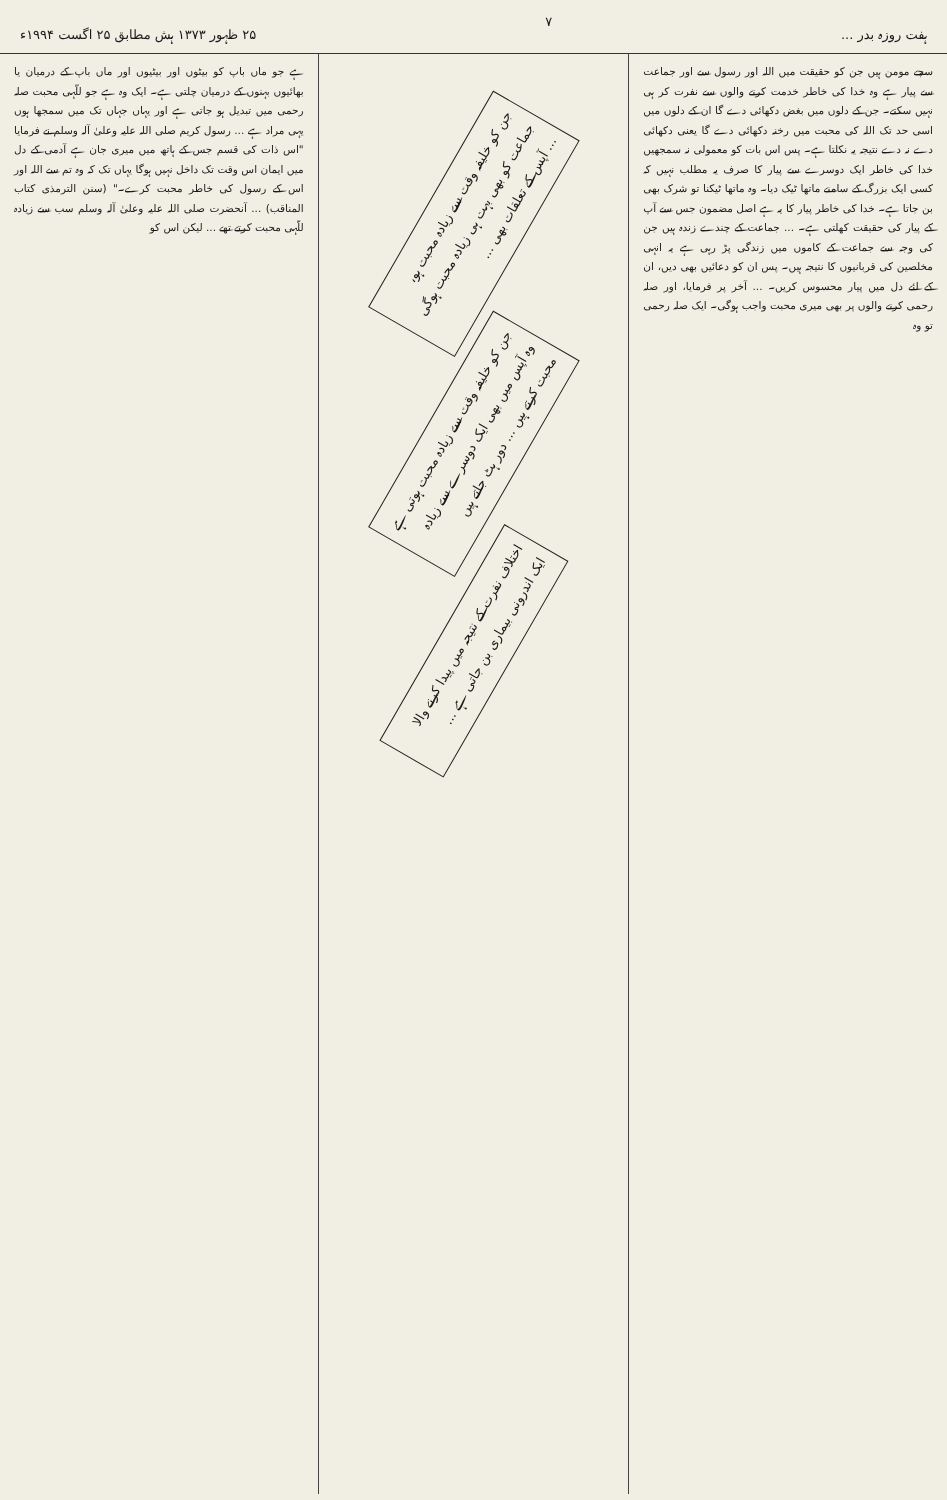ہفت روزہ بدر ... ۷ ۲۵ ظہور ۱۳۷۳ ہش مطابق ۲۵ اگست ۱۹۹۴ء
سچے مومن ہیں جن کو حقیقت میں اللہ اور رسول سے اور جماعت سے پیار ہے وہ خدا کی خاطر خدمت کرنے والوں سے نفرت کر ہی نہیں سکتے۔ جن کے دلوں میں بغض دکھائی دے گا ان کے دلوں میں اسی حد تک اللہ کی محبت میں رخنہ دکھائی دے گا یعنی دکھائی دے نہ دے نتیجہ یہ نکلتا ہے۔ پس اس بات کو معمولی نہ سمجھیں خدا کی خاطر ایک دوسرے سے پیار کا صرف یہ مطلب نہیں کہ کسی ایک بزرگ کے سامنے ماتھا ٹیک دیا۔ وہ ماتھا ٹیکنا تو شرک بھی بن جاتا ہے۔ خدا کی خاطر پیار کا یہ ہے اصل مضمون جس سے آپ کے پیار کی حقیقت کھلتی ہے۔ ... جماعت کے چندے زندہ ہیں جن کی وجہ سے جماعت کے کاموں میں زندگی پڑ رہی ہے یہ انہی مخلصین کی قربانیوں کا نتیجہ ہیں۔ پس ان کو دعائیں بھی دیں، ان کے لئے دل میں پیار محسوس کریں۔ ... آخر پر فرمایا، اور صلہ رحمی کرنے والوں پر بھی میری محبت واجب ہوگی۔ ایک صلہ رحمی تو وہ
جن کو خلیفہ وقت سے زیادہ محبت ہو، جماعت کو بھی بہت ہی زیادہ محبت ہوگی ... آپس کے تعلقات بھی ...
جن کو خلیفہ وقت سے زیادہ محبت ہوتی ہے وہ آپس میں بھی ایک دوسرے سے زیادہ محبت کرتے ہیں ... دور ہٹ جاتے ہیں
اختلاف نفرت کے نتیجہ میں پیدا کرنے والا ایک اندرونی بیماری بن جاتی ہے ...
ہے جو ماں باپ کو بیٹوں اور بیٹیوں اور ماں باپ کے درمیان یا بھائیوں بہنوں کے درمیان چلتی ہے۔ ایک وہ ہے جو للّہی محبت صلہ رحمی میں تبدیل ہو جاتی ہے اور یہاں جہاں تک میں سمجھا ہوں یہی مراد ہے ... رسول کریم صلی اللہ علیہ وعلیٰ آلہ وسلم نے فرمایا "اس ذات کی قسم جس کے ہاتھ میں میری جان ہے آدمی کے دل میں ایمان اس وقت تک داخل نہیں ہوگا یہاں تک کہ وہ تم سے اللہ اور اس کے رسول کی خاطر محبت کرے۔" (سنن الترمذی کتاب المناقب) ... آنحضرت صلی اللہ علیہ وعلیٰ آلہ وسلم سب سے زیادہ للّہی محبت کرتے تھے ... لیکن اس کو